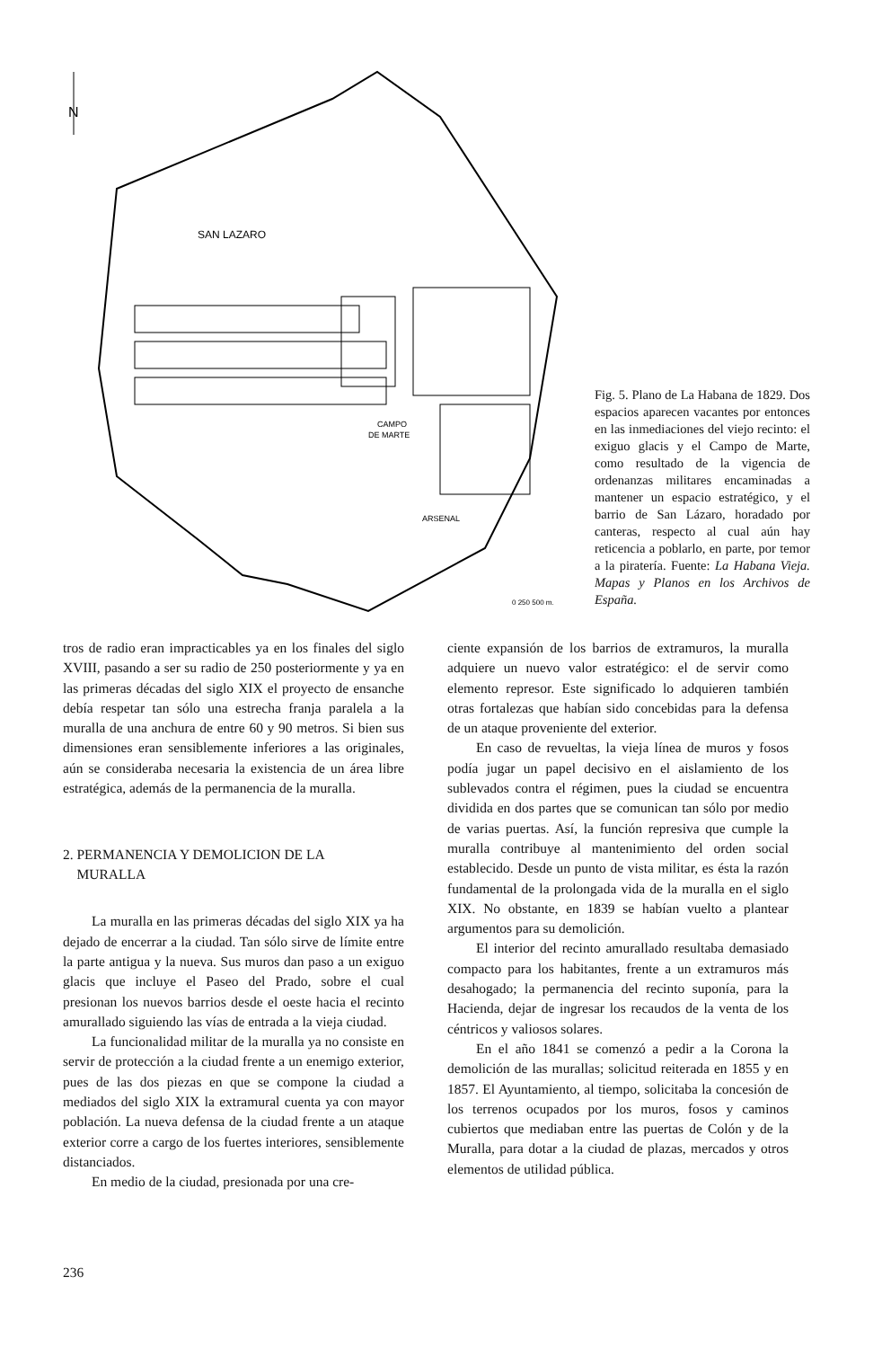N
SAN LAZARO
CAMPO
DE MARTE
ARSENAL
0 250 500 m.
Fig. 5. Plano de La Habana de 1829. Dos espacios aparecen vacantes por entonces en las inmediaciones del viejo recinto: el exiguo glacis y el Campo de Marte, como resultado de la vigencia de ordenanzas militares encaminadas a mantener un espacio estratégico, y el barrio de San Lázaro, horadado por canteras, respecto al cual aún hay reticencia a poblarlo, en parte, por temor a la piratería. Fuente: La Habana Vieja. Mapas y Planos en los Archivos de España.
tros de radio eran impracticables ya en los finales del siglo XVIII, pasando a ser su radio de 250 posteriormente y ya en las primeras décadas del siglo XIX el proyecto de ensanche debía respetar tan sólo una estrecha franja paralela a la muralla de una anchura de entre 60 y 90 metros. Si bien sus dimensiones eran sensiblemente inferiores a las originales, aún se consideraba necesaria la existencia de un área libre estratégica, además de la permanencia de la muralla.
2. PERMANENCIA Y DEMOLICION DE LA
MURALLA
La muralla en las primeras décadas del siglo XIX ya ha dejado de encerrar a la ciudad. Tan sólo sirve de límite entre la parte antigua y la nueva. Sus muros dan paso a un exiguo glacis que incluye el Paseo del Prado, sobre el cual presionan los nuevos barrios desde el oeste hacia el recinto amurallado siguiendo las vías de entrada a la vieja ciudad.
La funcionalidad militar de la muralla ya no consiste en servir de protección a la ciudad frente a un enemigo exterior, pues de las dos piezas en que se compone la ciudad a mediados del siglo XIX la extramural cuenta ya con mayor población. La nueva defensa de la ciudad frente a un ataque exterior corre a cargo de los fuertes interiores, sensiblemente distanciados.
En medio de la ciudad, presionada por una cre-
ciente expansión de los barrios de extramuros, la muralla adquiere un nuevo valor estratégico: el de servir como elemento represor. Este significado lo adquieren también otras fortalezas que habían sido concebidas para la defensa de un ataque proveniente del exterior.
En caso de revueltas, la vieja línea de muros y fosos podía jugar un papel decisivo en el aislamiento de los sublevados contra el régimen, pues la ciudad se encuentra dividida en dos partes que se comunican tan sólo por medio de varias puertas. Así, la función represiva que cumple la muralla contribuye al mantenimiento del orden social establecido. Desde un punto de vista militar, es ésta la razón fundamental de la prolongada vida de la muralla en el siglo XIX. No obstante, en 1839 se habían vuelto a plantear argumentos para su demolición.
El interior del recinto amurallado resultaba demasiado compacto para los habitantes, frente a un extramuros más desahogado; la permanencia del recinto suponía, para la Hacienda, dejar de ingresar los recaudos de la venta de los céntricos y valiosos solares.
En el año 1841 se comenzó a pedir a la Corona la demolición de las murallas; solicitud reiterada en 1855 y en 1857. El Ayuntamiento, al tiempo, solicitaba la concesión de los terrenos ocupados por los muros, fosos y caminos cubiertos que mediaban entre las puertas de Colón y de la Muralla, para dotar a la ciudad de plazas, mercados y otros elementos de utilidad pública.
236